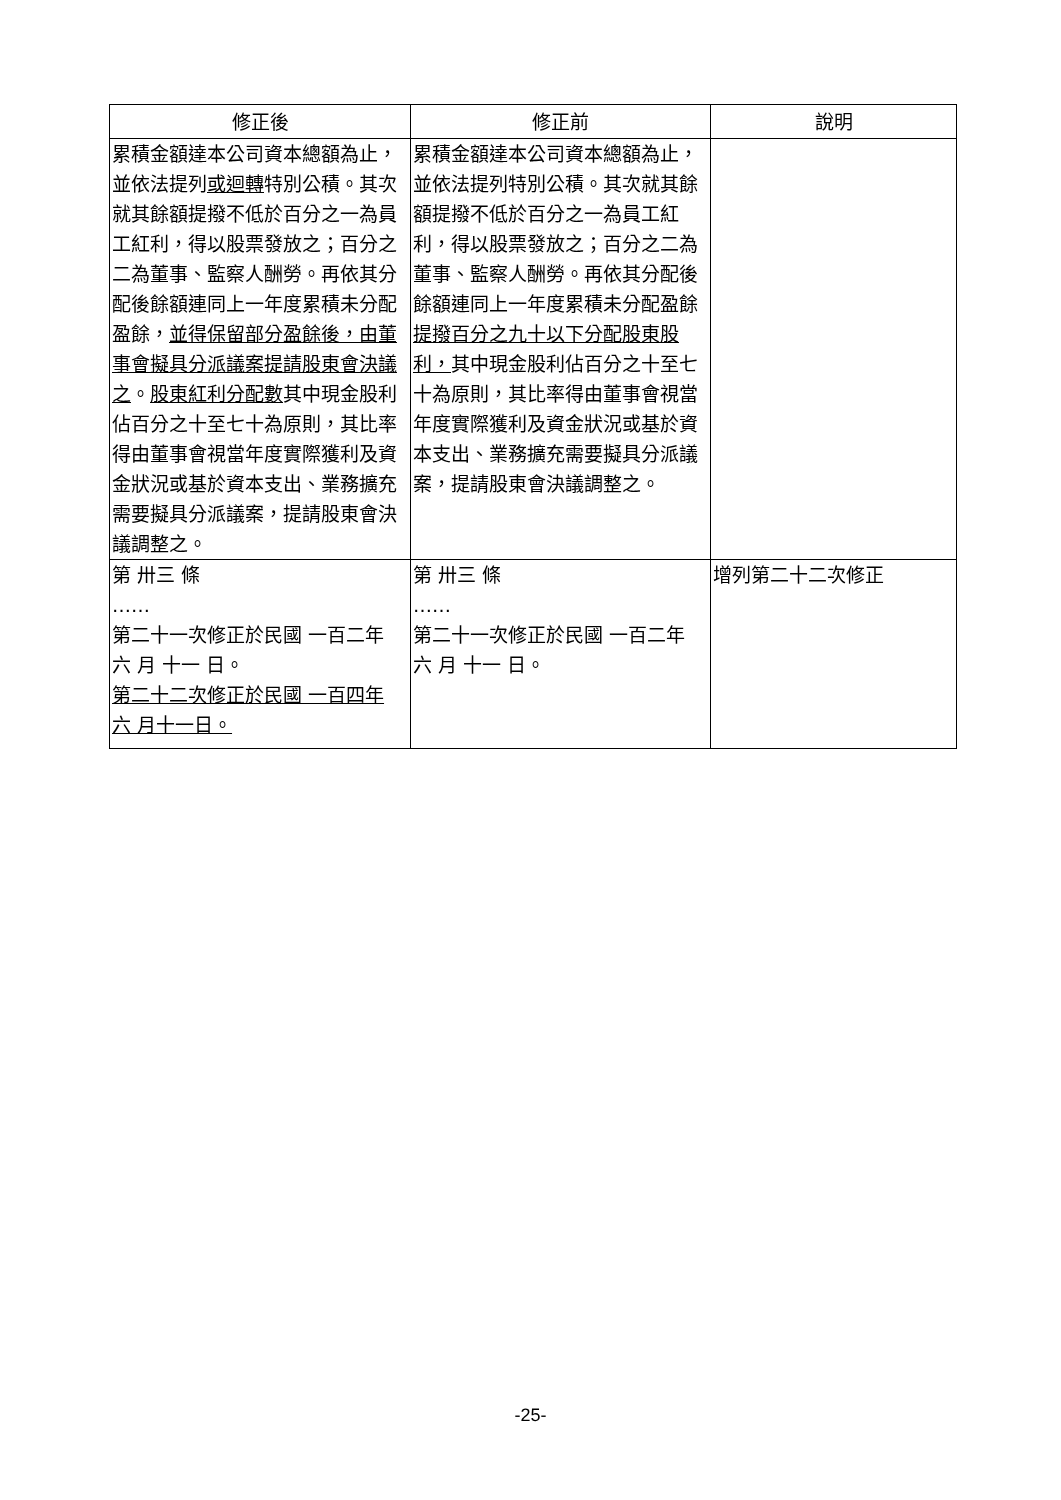| 修正後 | 修正前 | 說明 |
| --- | --- | --- |
| 累積金額達本公司資本總額為止，並依法提列 或迴轉 特別公積。其次就其餘額提撥不低於百分之一為員工紅利，得以股票發放之；百分之二為董事、監察人酬勞。再依其分配後餘額連同上一年度累積未分配盈餘， 並得保留部分盈餘後，由董事會擬具分派議案提請股東會決議之 。 股東紅利分配數 其中現金股利佔百分之十至七十為原則，其比率得由董事會視當年度實際獲利及資金狀況或基於資本支出、業務擴充需要擬具分派議案，提請股東會決議調整之。 | 累積金額達本公司資本總額為止，並依法提列特別公積。其次就其餘額提撥不低於百分之一為員工紅利，得以股票發放之；百分之二為董事、監察人酬勞。再依其分配後餘額連同上一年度累積未分配盈餘 提撥百分之九十以下分配股東股利， 其中現金股利佔百分之十至七十為原則，其比率得由董事會視當年度實際獲利及資金狀況或基於資本支出、業務擴充需要擬具分派議案，提請股東會決議調整之。 | |
| 第 卅三 條 …… 第二十一次修正於民國 一百二年 六 月 十一 日。 第二十二次修正於民國 一百四年 六 月十一日。 | 第 卅三 條 …… 第二十一次修正於民國 一百二年 六 月 十一 日。 | 增列第二十二次修正 |
-25-